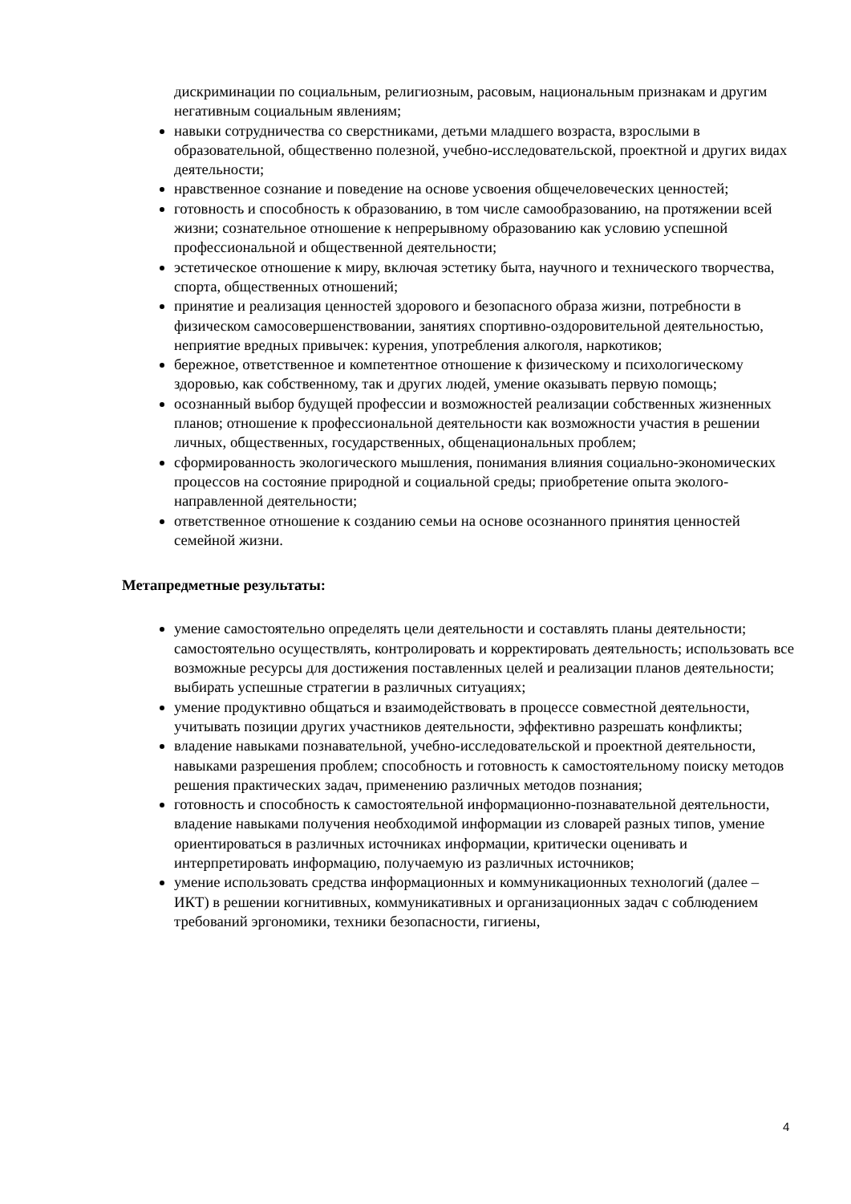дискриминации по социальным, религиозным, расовым, национальным признакам и другим негативным социальным явлениям;
навыки сотрудничества со сверстниками, детьми младшего возраста, взрослыми в образовательной, общественно полезной, учебно-исследовательской, проектной и других видах деятельности;
нравственное сознание и поведение на основе усвоения общечеловеческих ценностей;
готовность и способность к образованию, в том числе самообразованию, на протяжении всей жизни; сознательное отношение к непрерывному образованию как условию успешной профессиональной и общественной деятельности;
эстетическое отношение к миру, включая эстетику быта, научного и технического творчества, спорта, общественных отношений;
принятие и реализация ценностей здорового и безопасного образа жизни, потребности в физическом самосовершенствовании, занятиях спортивно-оздоровительной деятельностью, неприятие вредных привычек: курения, употребления алкоголя, наркотиков;
бережное, ответственное и компетентное отношение к физическому и психологическому здоровью, как собственному, так и других людей, умение оказывать первую помощь;
осознанный выбор будущей профессии и возможностей реализации собственных жизненных планов; отношение к профессиональной деятельности как возможности участия в решении личных, общественных, государственных, общенациональных проблем;
сформированность экологического мышления, понимания влияния социально-экономических процессов на состояние природной и социальной среды; приобретение опыта эколого-направленной деятельности;
ответственное отношение к созданию семьи на основе осознанного принятия ценностей семейной жизни.
Метапредметные результаты:
умение самостоятельно определять цели деятельности и составлять планы деятельности; самостоятельно осуществлять, контролировать и корректировать деятельность; использовать все возможные ресурсы для достижения поставленных целей и реализации планов деятельности; выбирать успешные стратегии в различных ситуациях;
умение продуктивно общаться и взаимодействовать в процессе совместной деятельности, учитывать позиции других участников деятельности, эффективно разрешать конфликты;
владение навыками познавательной, учебно-исследовательской и проектной деятельности, навыками разрешения проблем; способность и готовность к самостоятельному поиску методов решения практических задач, применению различных методов познания;
готовность и способность к самостоятельной информационно-познавательной деятельности, владение навыками получения необходимой информации из словарей разных типов, умение ориентироваться в различных источниках информации, критически оценивать и интерпретировать информацию, получаемую из различных источников;
умение использовать средства информационных и коммуникационных технологий (далее – ИКТ) в решении когнитивных, коммуникативных и организационных задач с соблюдением требований эргономики, техники безопасности, гигиены,
4